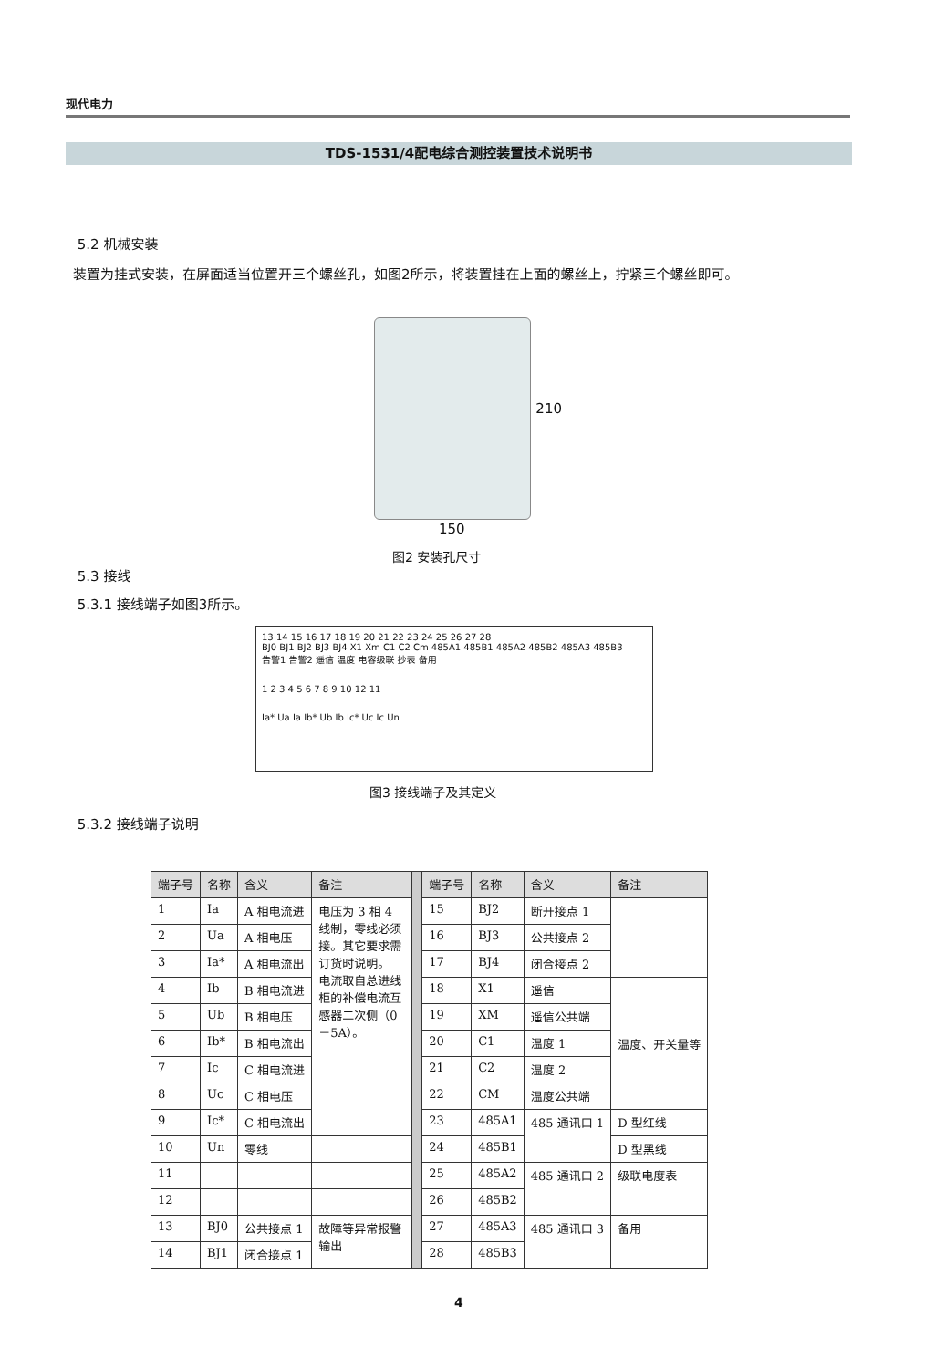现代电力
TDS-1531/4配电综合测控装置技术说明书
5.2 机械安装
装置为挂式安装，在屏面适当位置开三个螺丝孔，如图2所示，将装置挂在上面的螺丝上，拧紧三个螺丝即可。
210
150
图2 安装孔尺寸
5.3 接线
5.3.1 接线端子如图3所示。
13 14 15 16 17 18 19 20 21 22 23 24 25 26 27 28
BJ0 BJ1 BJ2 BJ3 BJ4 X1 Xm C1 C2 Cm 485A1 485B1 485A2 485B2 485A3 485B3
告警1 告警2 遥信 温度 电容级联 抄表 备用
1 2 3 4 5 6 7 8 9 10 12 11
Ia* Ua Ia Ib* Ub Ib Ic* Uc Ic Un
图3 接线端子及其定义
5.3.2 接线端子说明
| 端子号 | 名称 | 含义 | 备注 | | 端子号 | 名称 | 含义 | 备注 |
| --- | --- | --- | --- | --- | --- | --- | --- | --- |
| 1 | Ia | A 相电流进 | 电压为 3 相 4 线制，零线必须接。其它要求需订货时说明。 电流取自总进线柜的补偿电流互感器二次侧（0－5A）。 | | 15 | BJ2 | 断开接点 1 | |
| 2 | Ua | A 相电压 | | | 16 | BJ3 | 公共接点 2 | |
| 3 | Ia* | A 相电流出 | | | 17 | BJ4 | 闭合接点 2 | |
| 4 | Ib | B 相电流进 | | | 18 | X1 | 遥信 | 温度、开关量等 |
| 5 | Ub | B 相电压 | | | 19 | XM | 遥信公共端 | |
| 6 | Ib* | B 相电流出 | | | 20 | C1 | 温度 1 | |
| 7 | Ic | C 相电流进 | | | 21 | C2 | 温度 2 | |
| 8 | Uc | C 相电压 | | | 22 | CM | 温度公共端 | |
| 9 | Ic* | C 相电流出 | | | 23 | 485A1 | 485 通讯口 1 | D 型红线 |
| 10 | Un | 零线 | | | 24 | 485B1 | | D 型黑线 |
| 11 | | | | | 25 | 485A2 | 485 通讯口 2 | 级联电度表 |
| 12 | | | | | 26 | 485B2 | | |
| 13 | BJ0 | 公共接点 1 | 故障等异常报警输出 | | 27 | 485A3 | 485 通讯口 3 | 备用 |
| 14 | BJ1 | 闭合接点 1 | | | 28 | 485B3 | | |
4